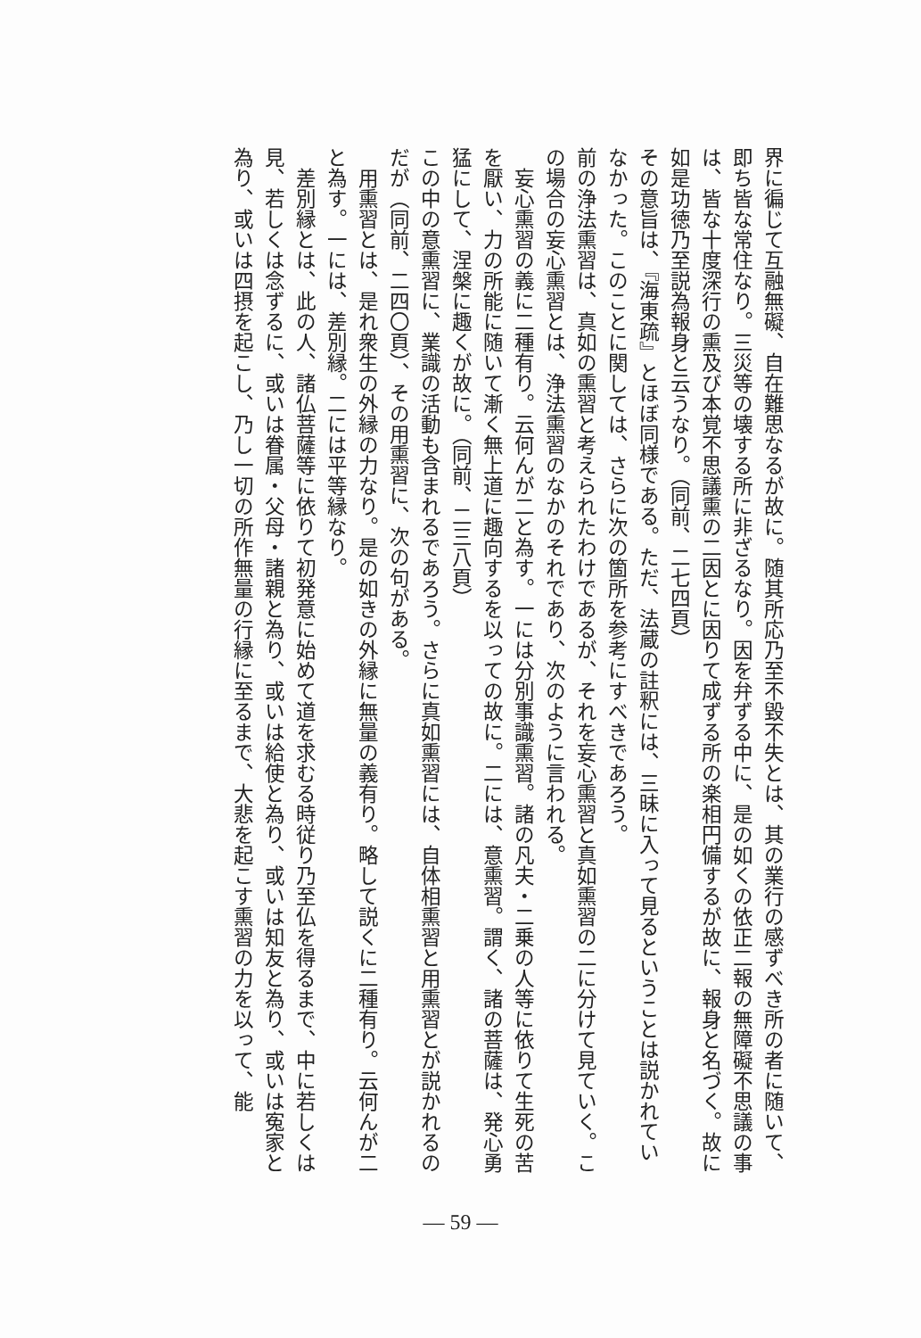界に徧じて互融無礙、自在難思なるが故に。随其所応乃至不毀不失とは、其の業行の感ずべき所の者に随いて、即ち皆な常住なり。三災等の壊する所に非ざるなり。因を弁ずる中に、是の如くの依正二報の無障礙不思議の事は、皆な十度深行の熏及び本覚不思議熏の二因とに因りて成ずる所の楽相円備するが故に、報身と名づく。故に如是功徳乃至説為報身と云うなり。（同前、二七四頁）
その意旨は、『海東疏』とほぼ同様である。ただ、法蔵の註釈には、三昧に入って見るということは説かれていなかった。このことに関しては、さらに次の箇所を参考にすべきであろう。
前の浄法熏習は、真如の熏習と考えられたわけであるが、それを妄心熏習と真如熏習の二に分けて見ていく。この場合の妄心熏習とは、浄法熏習のなかのそれであり、次のように言われる。
　妄心熏習の義に二種有り。云何んが二と為す。一には分別事識熏習。諸の凡夫・二乗の人等に依りて生死の苦を厭い、力の所能に随いて漸く無上道に趣向するを以っての故に。二には、意熏習。謂く、諸の菩薩は、発心勇猛にして、涅槃に趣くが故に。（同前、二三八頁）
この中の意熏習に、業識の活動も含まれるであろう。さらに真如熏習には、自体相熏習と用熏習とが説かれるのだが（同前、二四〇頁）、その用熏習に、次の句がある。
　用熏習とは、是れ衆生の外縁の力なり。是の如きの外縁に無量の義有り。略して説くに二種有り。云何んが二と為す。一には、差別縁。二には平等縁なり。
　差別縁とは、此の人、諸仏菩薩等に依りて初発意に始めて道を求むる時従り乃至仏を得るまで、中に若しくは見、若しくは念ずるに、或いは眷属・父母・諸親と為り、或いは給使と為り、或いは知友と為り、或いは寃家と為り、或いは四摂を起こし、乃し一切の所作無量の行縁に至るまで、大悲を起こす熏習の力を以って、能
― 59 ―